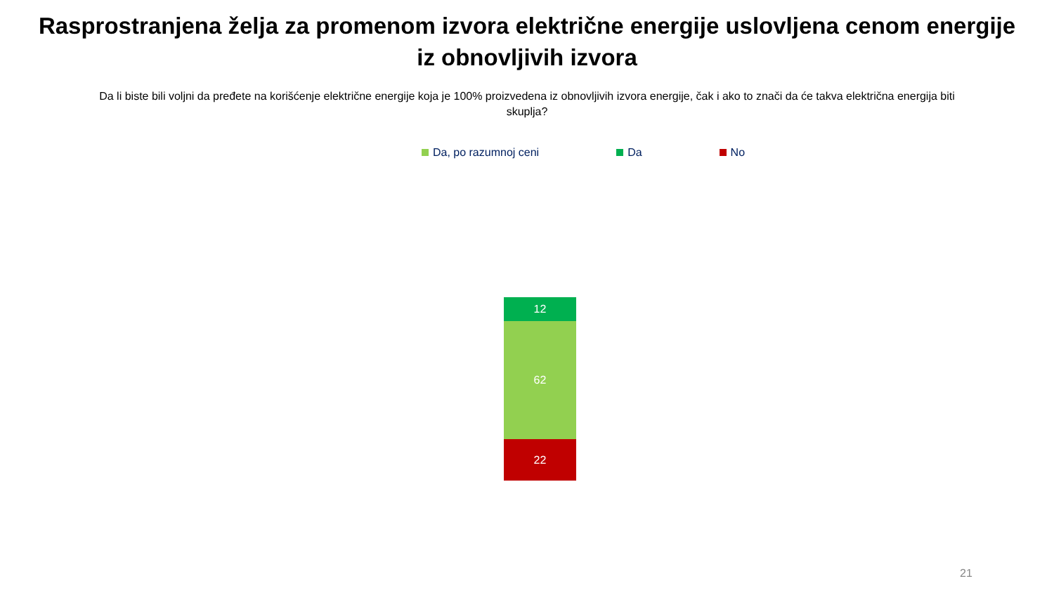Rasprostranjena želja za promenom izvora električne energije uslovljena cenom energije iz obnovljivih izvora
Da li biste bili voljni da pređete na korišćenje električne energije koja je 100% proizvedena iz obnovljivih izvora energije, čak i ako to znači da će takva električna energija biti skuplja?
Da, po razumnoj ceni Da No
12
62
22
21